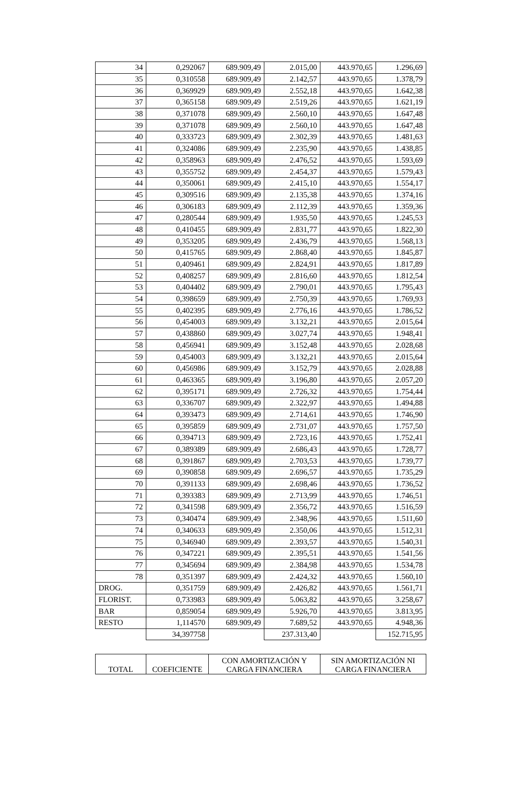| 34 | 0,292067 | 689.909,49 | 2.015,00 | 443.970,65 | 1.296,69 |
| 35 | 0,310558 | 689.909,49 | 2.142,57 | 443.970,65 | 1.378,79 |
| 36 | 0,369929 | 689.909,49 | 2.552,18 | 443.970,65 | 1.642,38 |
| 37 | 0,365158 | 689.909,49 | 2.519,26 | 443.970,65 | 1.621,19 |
| 38 | 0,371078 | 689.909,49 | 2.560,10 | 443.970,65 | 1.647,48 |
| 39 | 0,371078 | 689.909,49 | 2.560,10 | 443.970,65 | 1.647,48 |
| 40 | 0,333723 | 689.909,49 | 2.302,39 | 443.970,65 | 1.481,63 |
| 41 | 0,324086 | 689.909,49 | 2.235,90 | 443.970,65 | 1.438,85 |
| 42 | 0,358963 | 689.909,49 | 2.476,52 | 443.970,65 | 1.593,69 |
| 43 | 0,355752 | 689.909,49 | 2.454,37 | 443.970,65 | 1.579,43 |
| 44 | 0,350061 | 689.909,49 | 2.415,10 | 443.970,65 | 1.554,17 |
| 45 | 0,309516 | 689.909,49 | 2.135,38 | 443.970,65 | 1.374,16 |
| 46 | 0,306183 | 689.909,49 | 2.112,39 | 443.970,65 | 1.359,36 |
| 47 | 0,280544 | 689.909,49 | 1.935,50 | 443.970,65 | 1.245,53 |
| 48 | 0,410455 | 689.909,49 | 2.831,77 | 443.970,65 | 1.822,30 |
| 49 | 0,353205 | 689.909,49 | 2.436,79 | 443.970,65 | 1.568,13 |
| 50 | 0,415765 | 689.909,49 | 2.868,40 | 443.970,65 | 1.845,87 |
| 51 | 0,409461 | 689.909,49 | 2.824,91 | 443.970,65 | 1.817,89 |
| 52 | 0,408257 | 689.909,49 | 2.816,60 | 443.970,65 | 1.812,54 |
| 53 | 0,404402 | 689.909,49 | 2.790,01 | 443.970,65 | 1.795,43 |
| 54 | 0,398659 | 689.909,49 | 2.750,39 | 443.970,65 | 1.769,93 |
| 55 | 0,402395 | 689.909,49 | 2.776,16 | 443.970,65 | 1.786,52 |
| 56 | 0,454003 | 689.909,49 | 3.132,21 | 443.970,65 | 2.015,64 |
| 57 | 0,438860 | 689.909,49 | 3.027,74 | 443.970,65 | 1.948,41 |
| 58 | 0,456941 | 689.909,49 | 3.152,48 | 443.970,65 | 2.028,68 |
| 59 | 0,454003 | 689.909,49 | 3.132,21 | 443.970,65 | 2.015,64 |
| 60 | 0,456986 | 689.909,49 | 3.152,79 | 443.970,65 | 2.028,88 |
| 61 | 0,463365 | 689.909,49 | 3.196,80 | 443.970,65 | 2.057,20 |
| 62 | 0,395171 | 689.909,49 | 2.726,32 | 443.970,65 | 1.754,44 |
| 63 | 0,336707 | 689.909,49 | 2.322,97 | 443.970,65 | 1.494,88 |
| 64 | 0,393473 | 689.909,49 | 2.714,61 | 443.970,65 | 1.746,90 |
| 65 | 0,395859 | 689.909,49 | 2.731,07 | 443.970,65 | 1.757,50 |
| 66 | 0,394713 | 689.909,49 | 2.723,16 | 443.970,65 | 1.752,41 |
| 67 | 0,389389 | 689.909,49 | 2.686,43 | 443.970,65 | 1.728,77 |
| 68 | 0,391867 | 689.909,49 | 2.703,53 | 443.970,65 | 1.739,77 |
| 69 | 0,390858 | 689.909,49 | 2.696,57 | 443.970,65 | 1.735,29 |
| 70 | 0,391133 | 689.909,49 | 2.698,46 | 443.970,65 | 1.736,52 |
| 71 | 0,393383 | 689.909,49 | 2.713,99 | 443.970,65 | 1.746,51 |
| 72 | 0,341598 | 689.909,49 | 2.356,72 | 443.970,65 | 1.516,59 |
| 73 | 0,340474 | 689.909,49 | 2.348,96 | 443.970,65 | 1.511,60 |
| 74 | 0,340633 | 689.909,49 | 2.350,06 | 443.970,65 | 1.512,31 |
| 75 | 0,346940 | 689.909,49 | 2.393,57 | 443.970,65 | 1.540,31 |
| 76 | 0,347221 | 689.909,49 | 2.395,51 | 443.970,65 | 1.541,56 |
| 77 | 0,345694 | 689.909,49 | 2.384,98 | 443.970,65 | 1.534,78 |
| 78 | 0,351397 | 689.909,49 | 2.424,32 | 443.970,65 | 1.560,10 |
| DROG. | 0,351759 | 689.909,49 | 2.426,82 | 443.970,65 | 1.561,71 |
| FLORIST. | 0,733983 | 689.909,49 | 5.063,82 | 443.970,65 | 3.258,67 |
| BAR | 0,859054 | 689.909,49 | 5.926,70 | 443.970,65 | 3.813,95 |
| RESTO | 1,114570 | 689.909,49 | 7.689,52 | 443.970,65 | 4.948,36 |
| | 34,397758 | | 237.313,40 | | 152.715,95 |
| TOTAL | COEFICIENTE | CON AMORTIZACIÓN Y CARGA FINANCIERA | SIN AMORTIZACIÓN NI CARGA FINANCIERA |